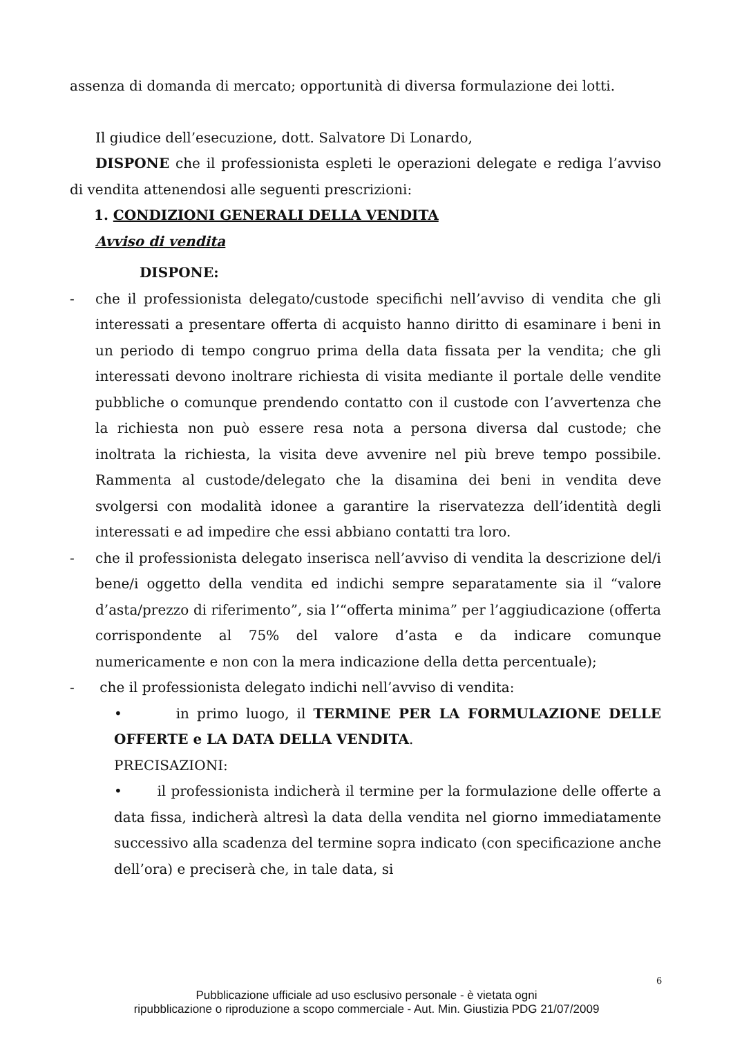assenza di domanda di mercato; opportunità di diversa formulazione dei lotti.
Il giudice dell’esecuzione, dott. Salvatore Di Lonardo,
DISPONE che il professionista espleti le operazioni delegate e rediga l’avviso di vendita attenendosi alle seguenti prescrizioni:
1. CONDIZIONI GENERALI DELLA VENDITA
Avviso di vendita
DISPONE:
- che il professionista delegato/custode specifichi nell’avviso di vendita che gli interessati a presentare offerta di acquisto hanno diritto di esaminare i beni in un periodo di tempo congruo prima della data fissata per la vendita; che gli interessati devono inoltrare richiesta di visita mediante il portale delle vendite pubbliche o comunque prendendo contatto con il custode con l’avvertenza che la richiesta non può essere resa nota a persona diversa dal custode; che inoltrata la richiesta, la visita deve avvenire nel più breve tempo possibile. Rammenta al custode/delegato che la disamina dei beni in vendita deve svolgersi con modalità idonee a garantire la riservatezza dell’identità degli interessati e ad impedire che essi abbiano contatti tra loro.
- che il professionista delegato inserisca nell’avviso di vendita la descrizione del/i bene/i oggetto della vendita ed indichi sempre separatamente sia il “valore d’asta/prezzo di riferimento”, sia l’“offerta minima” per l’aggiudicazione (offerta corrispondente al 75% del valore d’asta e da indicare comunque numericamente e non con la mera indicazione della detta percentuale);
- che il professionista delegato indichi nell’avviso di vendita:
• in primo luogo, il TERMINE PER LA FORMULAZIONE DELLE OFFERTE e LA DATA DELLA VENDITA.
PRECISAZIONI:
• il professionista indicherà il termine per la formulazione delle offerte a data fissa, indicherà altresì la data della vendita nel giorno immediatamente successivo alla scadenza del termine sopra indicato (con specificazione anche dell’ora) e preciserà che, in tale data, si
6
Pubblicazione ufficiale ad uso esclusivo personale - è vietata ogni
ripubblicazione o riproduzione a scopo commerciale - Aut. Min. Giustizia PDG 21/07/2009